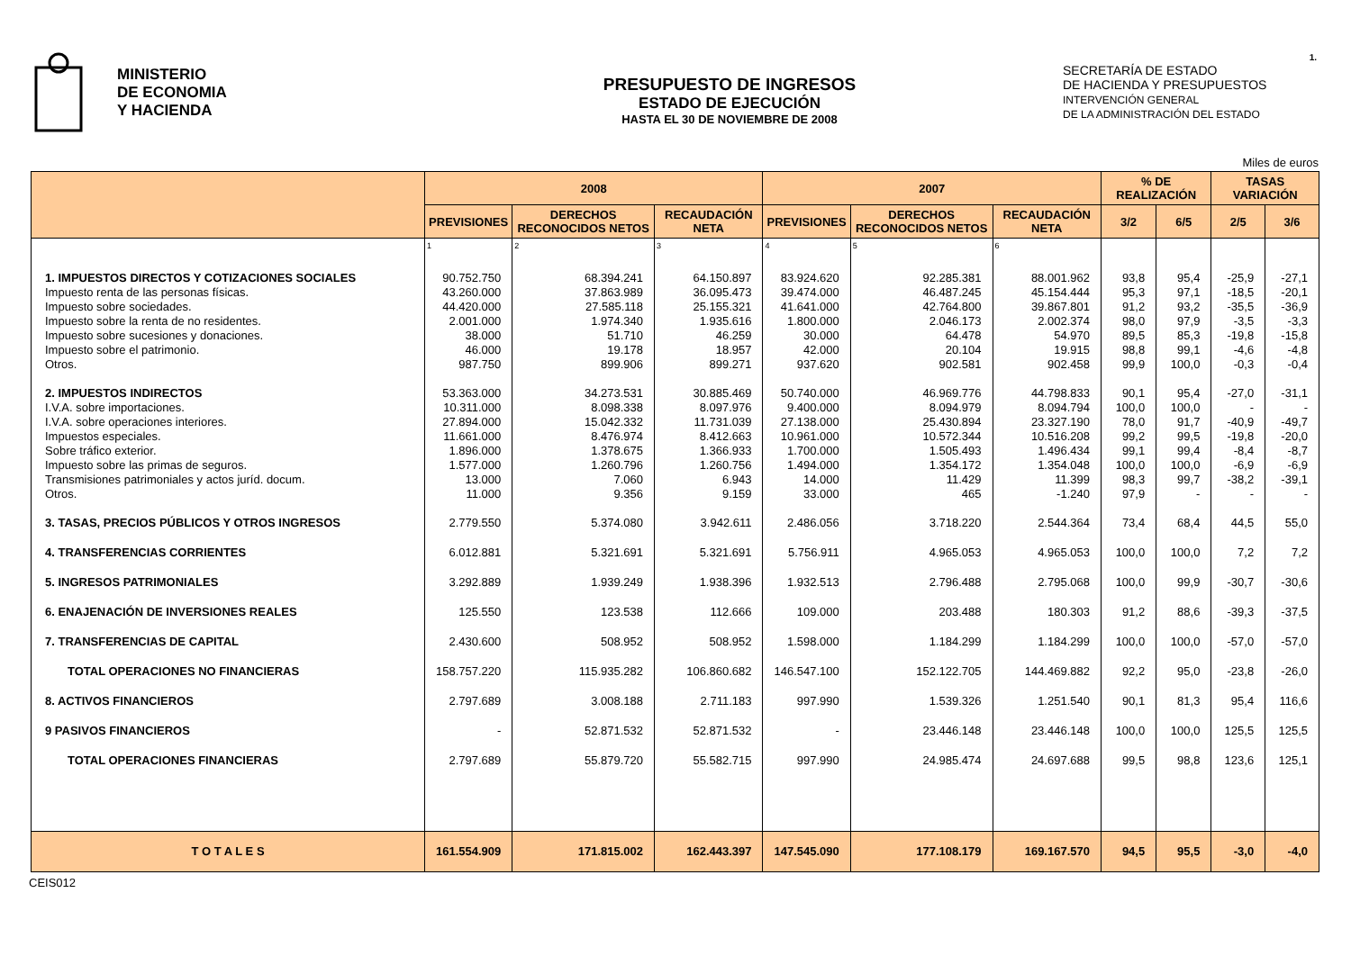1.
MINISTERIO
DE ECONOMIA
Y HACIENDA
PRESUPUESTO DE INGRESOS
ESTADO DE EJECUCIÓN
HASTA EL 30 DE NOVIEMBRE DE 2008
SECRETARÍA DE ESTADO
DE HACIENDA Y PRESUPUESTOS
INTERVENCIÓN GENERAL
DE LA ADMINISTRACIÓN DEL ESTADO
Miles de euros
| | 2008 | | | 2007 | | | % DE REALIZACIÓN | | TASAS VARIACIÓN | |
| --- | --- | --- | --- | --- | --- | --- | --- | --- | --- | --- |
| | PREVISIONES | DERECHOS RECONOCIDOS NETOS | RECAUDACIÓN NETA | PREVISIONES | DERECHOS RECONOCIDOS NETOS | RECAUDACIÓN NETA | 3/2 | 6/5 | 2/5 | 3/6 |
| | 1 | 2 | 3 | 4 | 5 | 6 | | | | |
| 1. IMPUESTOS DIRECTOS Y COTIZACIONES SOCIALES Impuesto renta de las personas físicas. Impuesto sobre sociedades. Impuesto sobre la renta de no residentes. Impuesto sobre sucesiones y donaciones. Impuesto sobre el patrimonio. Otros. | 90.752.750 43.260.000 44.420.000 2.001.000 38.000 46.000 987.750 | 68.394.241 37.863.989 27.585.118 1.974.340 51.710 19.178 899.906 | 64.150.897 36.095.473 25.155.321 1.935.616 46.259 18.957 899.271 | 83.924.620 39.474.000 41.641.000 1.800.000 30.000 42.000 937.620 | 92.285.381 46.487.245 42.764.800 2.046.173 64.478 20.104 902.581 | 88.001.962 45.154.444 39.867.801 2.002.374 54.970 19.915 902.458 | 93,8 95,3 91,2 98,0 89,5 98,8 99,9 | 95,4 97,1 93,2 97,9 85,3 99,1 100,0 | -25,9 -18,5 -35,5 -3,5 -19,8 -4,6 -0,3 | -27,1 -20,1 -36,9 -3,3 -15,8 -4,8 -0,4 |
| 2. IMPUESTOS INDIRECTOS I.V.A. sobre importaciones. I.V.A. sobre operaciones interiores. Impuestos especiales. Sobre tráfico exterior. Impuesto sobre las primas de seguros. Transmisiones patrimoniales y actos juríd. docum. Otros. | 53.363.000 10.311.000 27.894.000 11.661.000 1.896.000 1.577.000 13.000 11.000 | 34.273.531 8.098.338 15.042.332 8.476.974 1.378.675 1.260.796 7.060 9.356 | 30.885.469 8.097.976 11.731.039 8.412.663 1.366.933 1.260.756 6.943 9.159 | 50.740.000 9.400.000 27.138.000 10.961.000 1.700.000 1.494.000 14.000 33.000 | 46.969.776 8.094.979 25.430.894 10.572.344 1.505.493 1.354.172 11.429 465 | 44.798.833 8.094.794 23.327.190 10.516.208 1.496.434 1.354.048 11.399 -1.240 | 90,1 100,0 78,0 99,2 99,1 100,0 98,3 97,9 | 95,4 100,0 91,7 99,5 99,4 100,0 99,7 - | -27,0 - -40,9 -19,8 -8,4 -6,9 -38,2 - | -31,1 - -49,7 -20,0 -8,7 -6,9 -39,1 - |
| 3. TASAS, PRECIOS PÚBLICOS Y OTROS INGRESOS | 2.779.550 | 5.374.080 | 3.942.611 | 2.486.056 | 3.718.220 | 2.544.364 | 73,4 | 68,4 | 44,5 | 55,0 |
| 4. TRANSFERENCIAS CORRIENTES | 6.012.881 | 5.321.691 | 5.321.691 | 5.756.911 | 4.965.053 | 4.965.053 | 100,0 | 100,0 | 7,2 | 7,2 |
| 5. INGRESOS PATRIMONIALES | 3.292.889 | 1.939.249 | 1.938.396 | 1.932.513 | 2.796.488 | 2.795.068 | 100,0 | 99,9 | -30,7 | -30,6 |
| 6. ENAJENACIÓN DE INVERSIONES REALES | 125.550 | 123.538 | 112.666 | 109.000 | 203.488 | 180.303 | 91,2 | 88,6 | -39,3 | -37,5 |
| 7. TRANSFERENCIAS DE CAPITAL | 2.430.600 | 508.952 | 508.952 | 1.598.000 | 1.184.299 | 1.184.299 | 100,0 | 100,0 | -57,0 | -57,0 |
| TOTAL OPERACIONES NO FINANCIERAS | 158.757.220 | 115.935.282 | 106.860.682 | 146.547.100 | 152.122.705 | 144.469.882 | 92,2 | 95,0 | -23,8 | -26,0 |
| 8. ACTIVOS FINANCIEROS | 2.797.689 | 3.008.188 | 2.711.183 | 997.990 | 1.539.326 | 1.251.540 | 90,1 | 81,3 | 95,4 | 116,6 |
| 9 PASIVOS FINANCIEROS | - | 52.871.532 | 52.871.532 | - | 23.446.148 | 23.446.148 | 100,0 | 100,0 | 125,5 | 125,5 |
| TOTAL OPERACIONES FINANCIERAS | 2.797.689 | 55.879.720 | 55.582.715 | 997.990 | 24.985.474 | 24.697.688 | 99,5 | 98,8 | 123,6 | 125,1 |
| T O T A L E S | 161.554.909 | 171.815.002 | 162.443.397 | 147.545.090 | 177.108.179 | 169.167.570 | 94,5 | 95,5 | -3,0 | -4,0 |
CEIS012